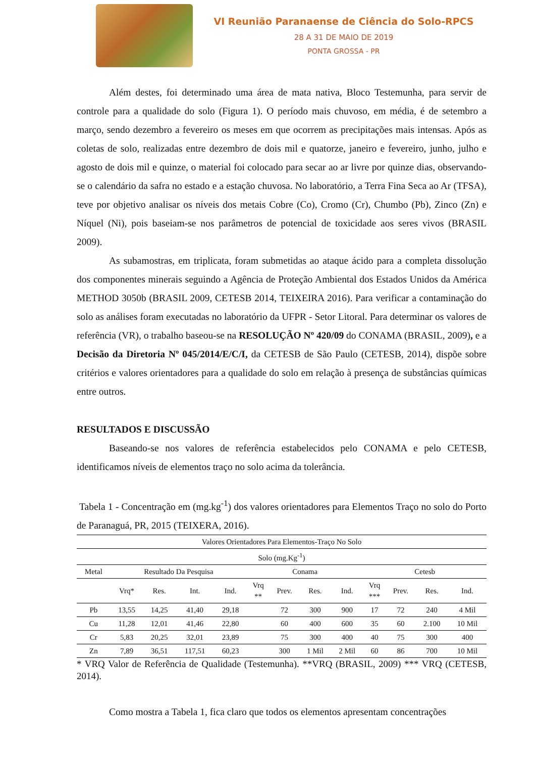VI Reunião Paranaense de Ciência do Solo-RPCS
28 A 31 DE MAIO DE 2019
PONTA GROSSA - PR
Além destes, foi determinado uma área de mata nativa, Bloco Testemunha, para servir de controle para a qualidade do solo (Figura 1). O período mais chuvoso, em média, é de setembro a março, sendo dezembro a fevereiro os meses em que ocorrem as precipitações mais intensas. Após as coletas de solo, realizadas entre dezembro de dois mil e quatorze, janeiro e fevereiro, junho, julho e agosto de dois mil e quinze, o material foi colocado para secar ao ar livre por quinze dias, observando-se o calendário da safra no estado e a estação chuvosa. No laboratório, a Terra Fina Seca ao Ar (TFSA), teve por objetivo analisar os níveis dos metais Cobre (Co), Cromo (Cr), Chumbo (Pb), Zinco (Zn) e Níquel (Ni), pois baseiam-se nos parâmetros de potencial de toxicidade aos seres vivos (BRASIL 2009).
As subamostras, em triplicata, foram submetidas ao ataque ácido para a completa dissolução dos componentes minerais seguindo a Agência de Proteção Ambiental dos Estados Unidos da América METHOD 3050b (BRASIL 2009, CETESB 2014, TEIXEIRA 2016). Para verificar a contaminação do solo as análises foram executadas no laboratório da UFPR - Setor Litoral. Para determinar os valores de referência (VR), o trabalho baseou-se na RESOLUÇÃO Nº 420/09 do CONAMA (BRASIL, 2009), e a Decisão da Diretoria Nº 045/2014/E/C/I, da CETESB de São Paulo (CETESB, 2014), dispõe sobre critérios e valores orientadores para a qualidade do solo em relação à presença de substâncias químicas entre outros.
RESULTADOS E DISCUSSÃO
Baseando-se nos valores de referência estabelecidos pelo CONAMA e pelo CETESB, identificamos níveis de elementos traço no solo acima da tolerância.
Tabela 1 - Concentração em (mg.kg<sup>-1</sup>) dos valores orientadores para Elementos Traço no solo do Porto de Paranaguá, PR, 2015 (TEIXERA, 2016).
| Valores Orientadores Para Elementos-Traço No Solo | | | | | | | | | | | | |
| --- | --- | --- | --- | --- | --- | --- | --- | --- | --- | --- | --- | --- |
| Solo (mg.Kg<sup>-1</sup>) | | | | | | | | | | | | |
| Metal | Resultado Da Pesquisa | | | | Conama | | | | Cetesb | | | |
| | Vrq* | Res. | Int. | Ind. | Vrq ** | Prev. | Res. | Ind. | Vrq *** | Prev. | Res. | Ind. |
| Pb | 13,55 | 14,25 | 41,40 | 29,18 | | 72 | 300 | 900 | 17 | 72 | 240 | 4 Mil |
| Cu | 11,28 | 12,01 | 41,46 | 22,80 | | 60 | 400 | 600 | 35 | 60 | 2.100 | 10 Mil |
| Cr | 5,83 | 20,25 | 32,01 | 23,89 | | 75 | 300 | 400 | 40 | 75 | 300 | 400 |
| Zn | 7,89 | 36,51 | 117,51 | 60,23 | | 300 | 1 Mil | 2 Mil | 60 | 86 | 700 | 10 Mil |
* VRQ Valor de Referência de Qualidade (Testemunha). **VRQ (BRASIL, 2009) *** VRQ (CETESB, 2014).
Como mostra a Tabela 1, fica claro que todos os elementos apresentam concentrações